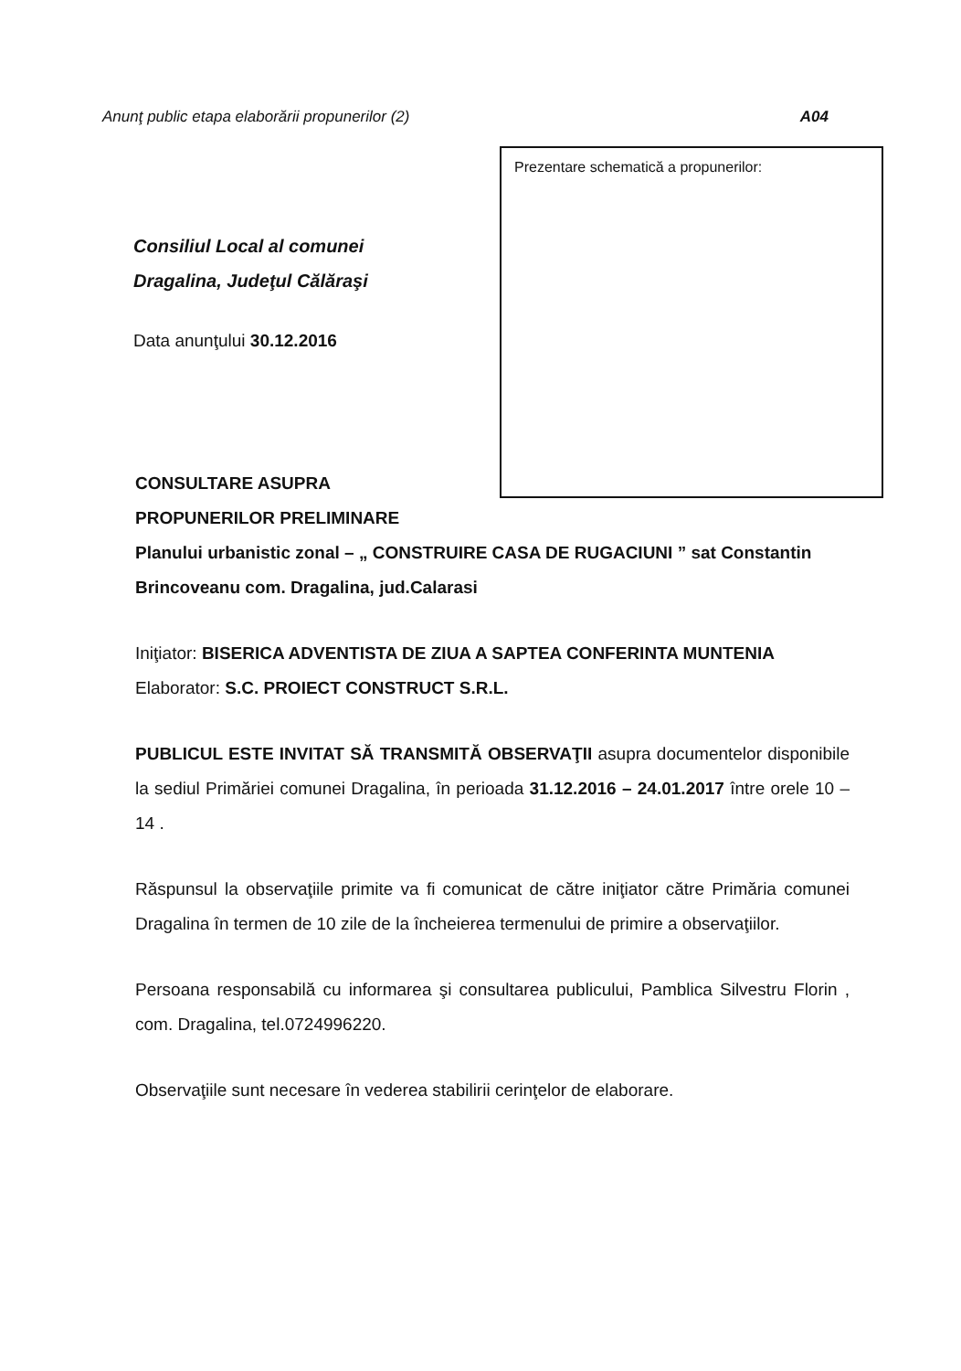Anunţ public etapa elaborării propunerilor (2) A04
Prezentare schematică a propunerilor:
Consiliul Local al comunei
Dragalina, Judeţul Călăraşi
Data anunţului 30.12.2016
CONSULTARE ASUPRA
PROPUNERILOR PRELIMINARE
Planului urbanistic zonal – „ CONSTRUIRE CASA DE RUGACIUNI ” sat Constantin Brincoveanu com. Dragalina, jud.Calarasi
Iniţiator: BISERICA ADVENTISTA DE ZIUA A SAPTEA CONFERINTA MUNTENIA
Elaborator: S.C. PROIECT CONSTRUCT S.R.L.
PUBLICUL ESTE INVITAT SĂ TRANSMITĂ OBSERVAŢII asupra documentelor disponibile la sediul Primăriei comunei Dragalina, în perioada 31.12.2016 – 24.01.2017 între orele 10 – 14 .
Răspunsul la observaţiile primite va fi comunicat de către iniţiator către Primăria comunei Dragalina în termen de 10 zile de la încheierea termenului de primire a observaţiilor.
Persoana responsabilă cu informarea şi consultarea publicului, Pamblica Silvestru Florin , com. Dragalina, tel.0724996220.
Observaţiile sunt necesare în vederea stabilirii cerinţelor de elaborare.